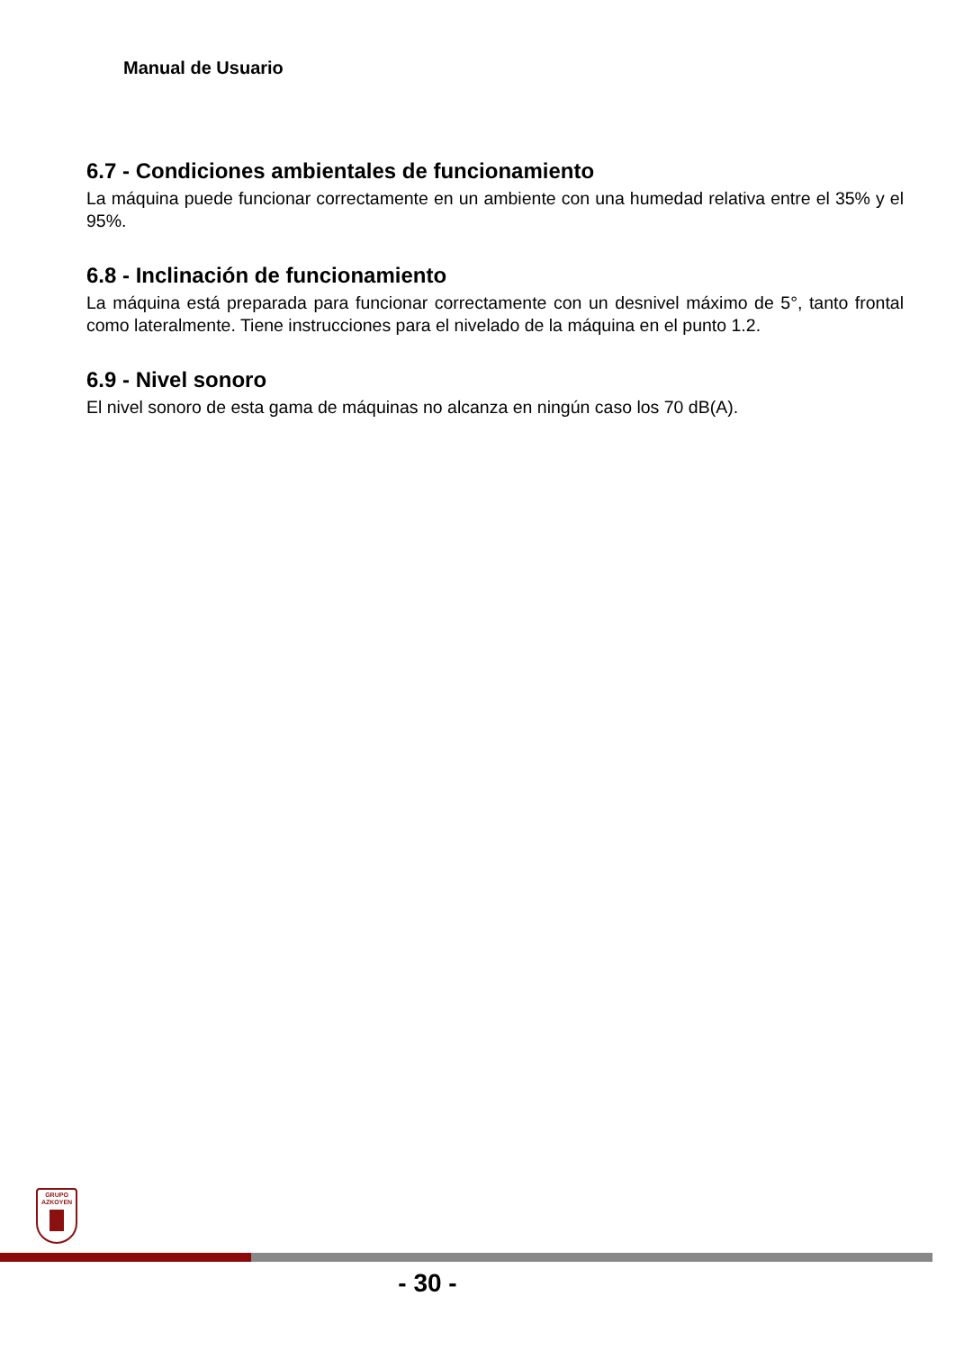Manual de Usuario
6.7 - Condiciones ambientales de funcionamiento
La máquina puede funcionar correctamente en un ambiente con una humedad relativa entre el 35% y el 95%.
6.8 - Inclinación de funcionamiento
La máquina está preparada para funcionar correctamente con un desnivel máximo de 5°, tanto frontal como lateralmente. Tiene instrucciones para el nivelado de la máquina en el punto 1.2.
6.9 - Nivel sonoro
El nivel sonoro de esta gama de máquinas no alcanza en ningún caso los 70 dB(A).
GRUPO
AZKOYEN
- 30 -